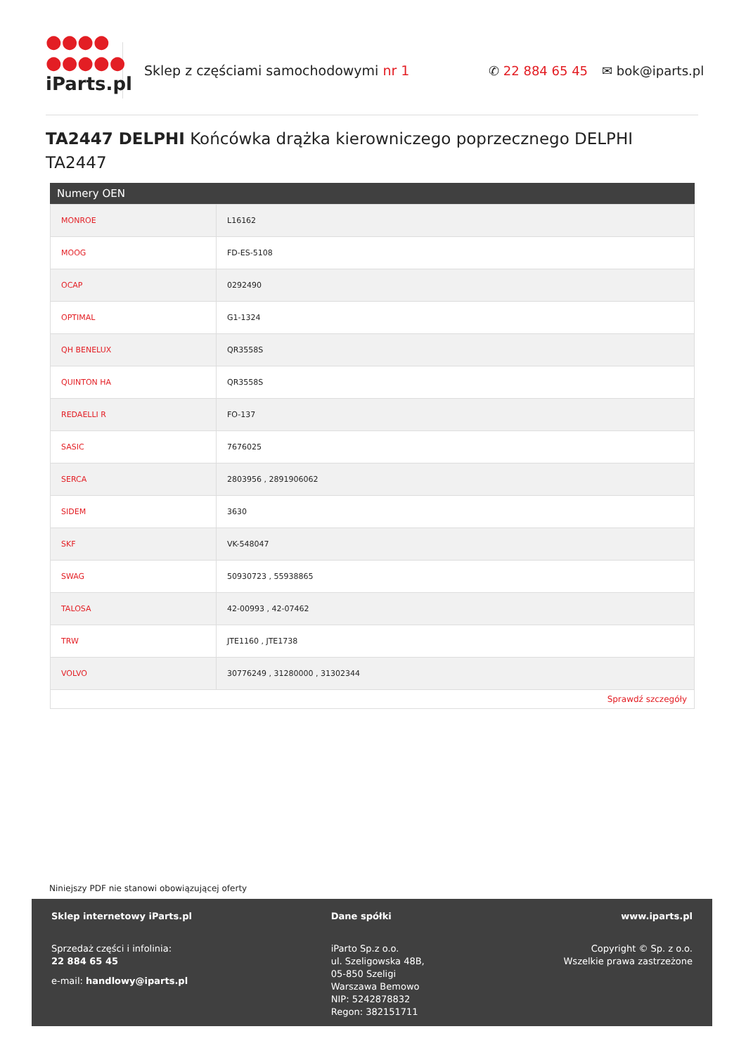●●●●
●●●●●
iParts.pl
Sklep z częściami samochodowymi nr 1 ✆ 22 884 65 45 ✉ bok@iparts.pl
TA2447 DELPHI Końcówka drążka kierowniczego poprzecznego DELPHI TA2447
Numery OEN
| MONROE | L16162 |
| MOOG | FD-ES-5108 |
| OCAP | 0292490 |
| OPTIMAL | G1-1324 |
| QH BENELUX | QR3558S |
| QUINTON HA | QR3558S |
| REDAELLI R | FO-137 |
| SASIC | 7676025 |
| SERCA | 2803956 , 2891906062 |
| SIDEM | 3630 |
| SKF | VK-548047 |
| SWAG | 50930723 , 55938865 |
| TALOSA | 42-00993 , 42-07462 |
| TRW | JTE1160 , JTE1738 |
| VOLVO | 30776249 , 31280000 , 31302344 |
Sprawdź szczegóły
Niniejszy PDF nie stanowi obowiązującej oferty
Sklep internetowy iParts.pl
Sprzedaż części i infolinia:
22 884 65 45
e-mail: handlowy@iparts.pl
Dane spółki
iParto Sp.z o.o.
ul. Szeligowska 48B,
05-850 Szeligi
Warszawa Bemowo
NIP: 5242878832
Regon: 382151711
www.iparts.pl
Copyright © Sp. z o.o.
Wszelkie prawa zastrzeżone